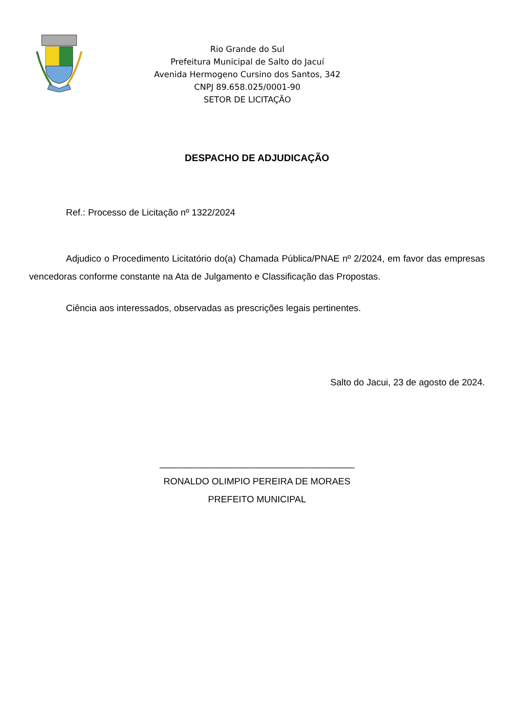Rio Grande do Sul
Prefeitura Municipal de Salto do Jacuí
Avenida Hermogeno Cursino dos Santos, 342
CNPJ 89.658.025/0001-90
SETOR DE LICITAÇÃO
DESPACHO DE ADJUDICAÇÃO
Ref.: Processo de Licitação nº 1322/2024
Adjudico o Procedimento Licitatório do(a) Chamada Pública/PNAE nº 2/2024, em favor das empresas vencedoras conforme constante na Ata de Julgamento e Classificação das Propostas.
Ciência aos interessados, observadas as prescrições legais pertinentes.
Salto do Jacui, 23 de agosto de 2024.
______________________________________
RONALDO OLIMPIO PEREIRA DE MORAES
PREFEITO MUNICIPAL